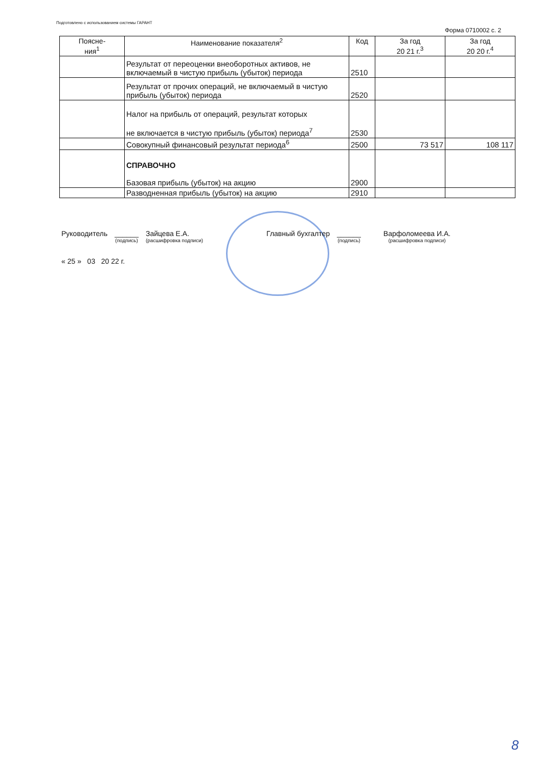Подготовлено с использованием системы ГАРАНТ
Форма 0710002 с. 2
| Поясне- ния<sup>1</sup> | Наименование показателя<sup>2</sup> | Код | За год 20 21 г.<sup>3</sup> | За год 20 20 г.<sup>4</sup> |
| --- | --- | --- | --- | --- |
| | Результат от переоценки внеоборотных активов, не включаемый в чистую прибыль (убыток) периода | 2510 | | |
| | Результат от прочих операций, не включаемый в чистую прибыль (убыток) периода | 2520 | | |
| | Налог на прибыль от операций, результат которых не включается в чистую прибыль (убыток) периода<sup>7</sup> | 2530 | | |
| | Совокупный финансовый результат периода<sup>6</sup> | 2500 | 73 517 | 108 117 |
| | СПРАВОЧНО Базовая прибыль (убыток) на акцию | 2900 | | |
| | Разводненная прибыль (убыток) на акцию | 2910 | | |
Руководитель ______
(подпись) Зайцева Е.А.
(расшифровка подписи) Главный бухгалтер ______
(подпись) Варфоломеева И.А.
(расшифровка подписи)
« 25 » 03 20 22 г.
8